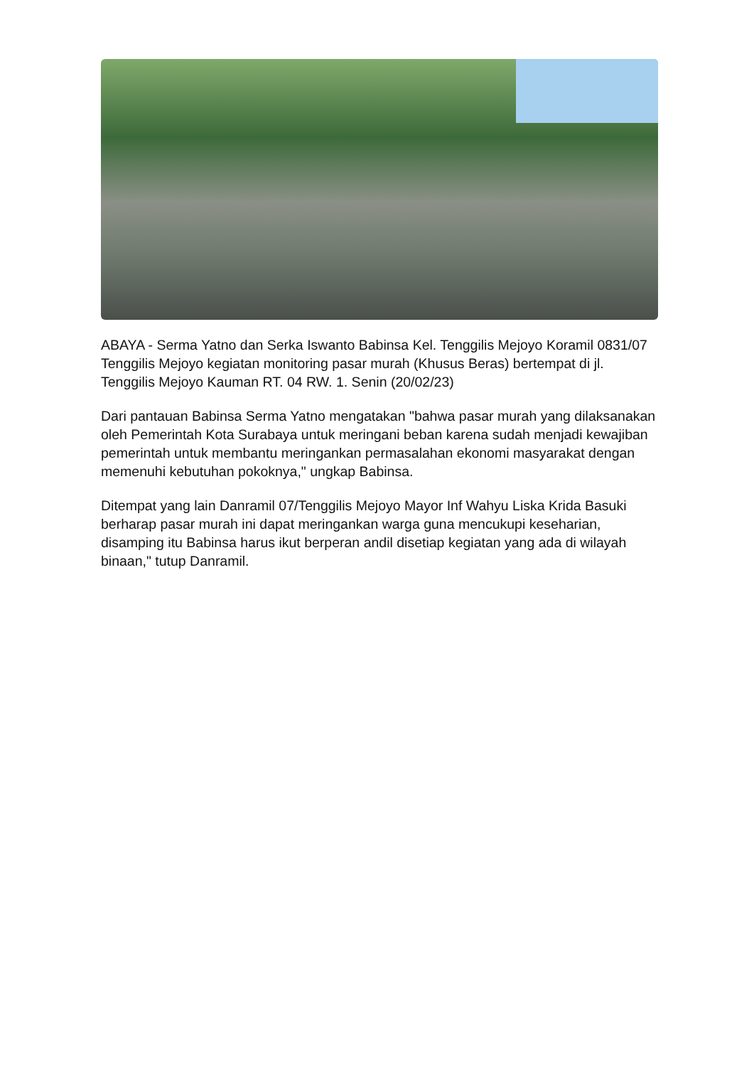ABAYA - Serma Yatno dan Serka Iswanto Babinsa Kel. Tenggilis Mejoyo Koramil 0831/07 Tenggilis Mejoyo kegiatan monitoring pasar murah (Khusus Beras) bertempat di jl. Tenggilis Mejoyo Kauman RT. 04 RW. 1. Senin (20/02/23)
Dari pantauan Babinsa Serma Yatno mengatakan "bahwa pasar murah yang dilaksanakan oleh Pemerintah Kota Surabaya untuk meringani beban karena sudah menjadi kewajiban pemerintah untuk membantu meringankan permasalahan ekonomi masyarakat dengan memenuhi kebutuhan pokoknya," ungkap Babinsa.
Ditempat yang lain Danramil 07/Tenggilis Mejoyo Mayor Inf Wahyu Liska Krida Basuki berharap pasar murah ini dapat meringankan warga guna mencukupi keseharian, disamping itu Babinsa harus ikut berperan andil disetiap kegiatan yang ada di wilayah binaan," tutup Danramil.